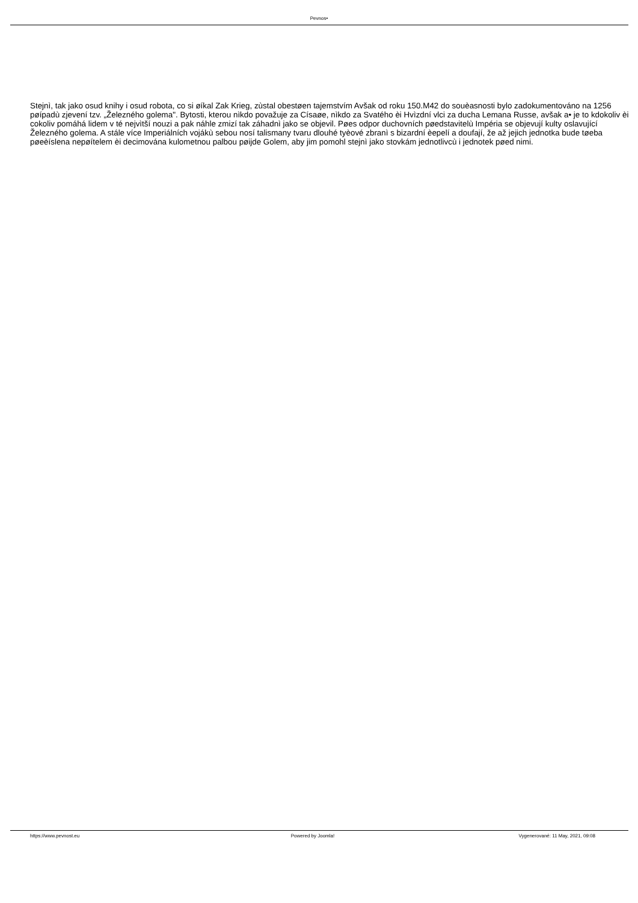Pevnos•
Stejnì, tak jako osud knihy i osud robota, co si øíkal Zak Krieg, zùstal obestøen tajemstvím Avšak od roku 150.M42 do souèasnosti bylo zadokumentováno na 1256 pøípadù zjevení tzv. „Železného golema". Bytosti, kterou nìkdo považuje za Císaøe, nìkdo za Svatého èi Hvìzdní vlci za ducha Lemana Russe, avšak a• je to kdokoliv èi cokoliv pomáhá lidem v té nejvìtší nouzi a pak náhle zmizí tak záhadnì jako se objevil. Pøes odpor duchovních pøedstavitelù Impéria se objevují kulty oslavující Železného golema. A stále více Imperiálních vojákù sebou nosí talismany tvaru dlouhé tyèové zbranì s bizardní èepelí a doufají, že až jejich jednotka bude tøeba pøeèíslena nepøítelem èi decimována kulometnou palbou pøijde Golem, aby jim pomohl stejnì jako stovkám jednotlivcù i jednotek pøed nimi.
https://www.pevnost.eu Powered by Joomla! Vygenerované: 11 May, 2021, 09:08